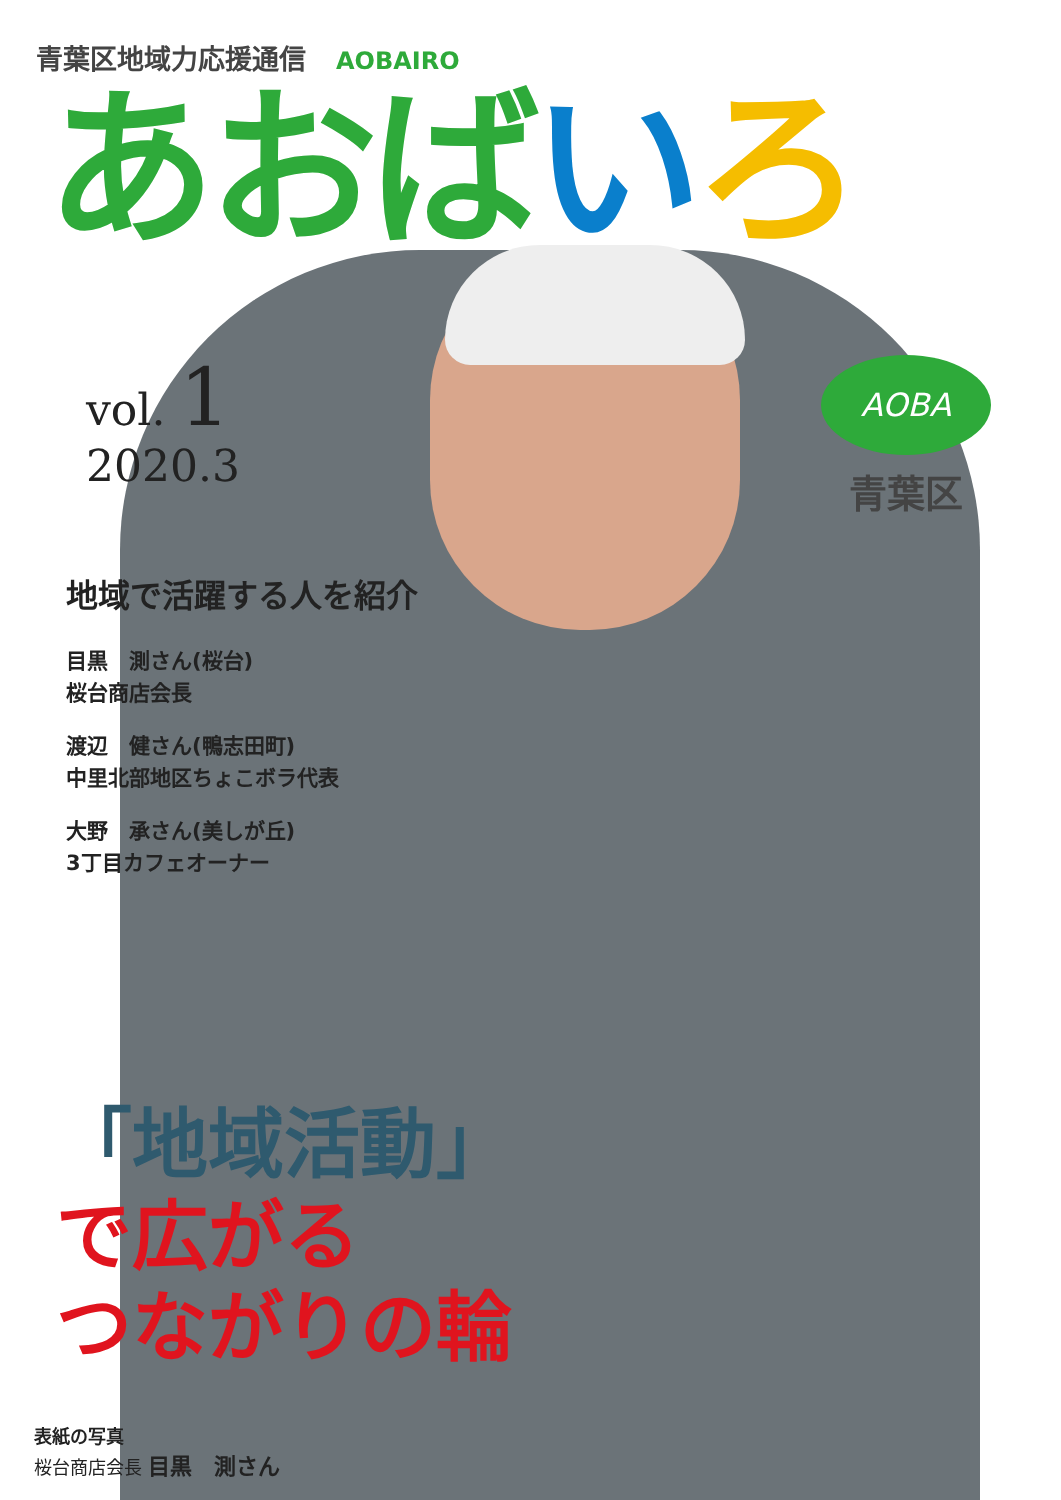青葉区地域力応援通信 AOBAIRO
あおば いろ
vol. 1
2020.3
地域で活躍する人を紹介
目黒　測さん(桜台)
桜台商店会長
渡辺　健さん(鴨志田町)
中里北部地区ちょこボラ代表
大野　承さん(美しが丘)
3丁目カフェオーナー
「地域活動」
で広がる
つながりの輪
AOBA
青葉区
表紙の写真
桜台商店会長 目黒　測さん